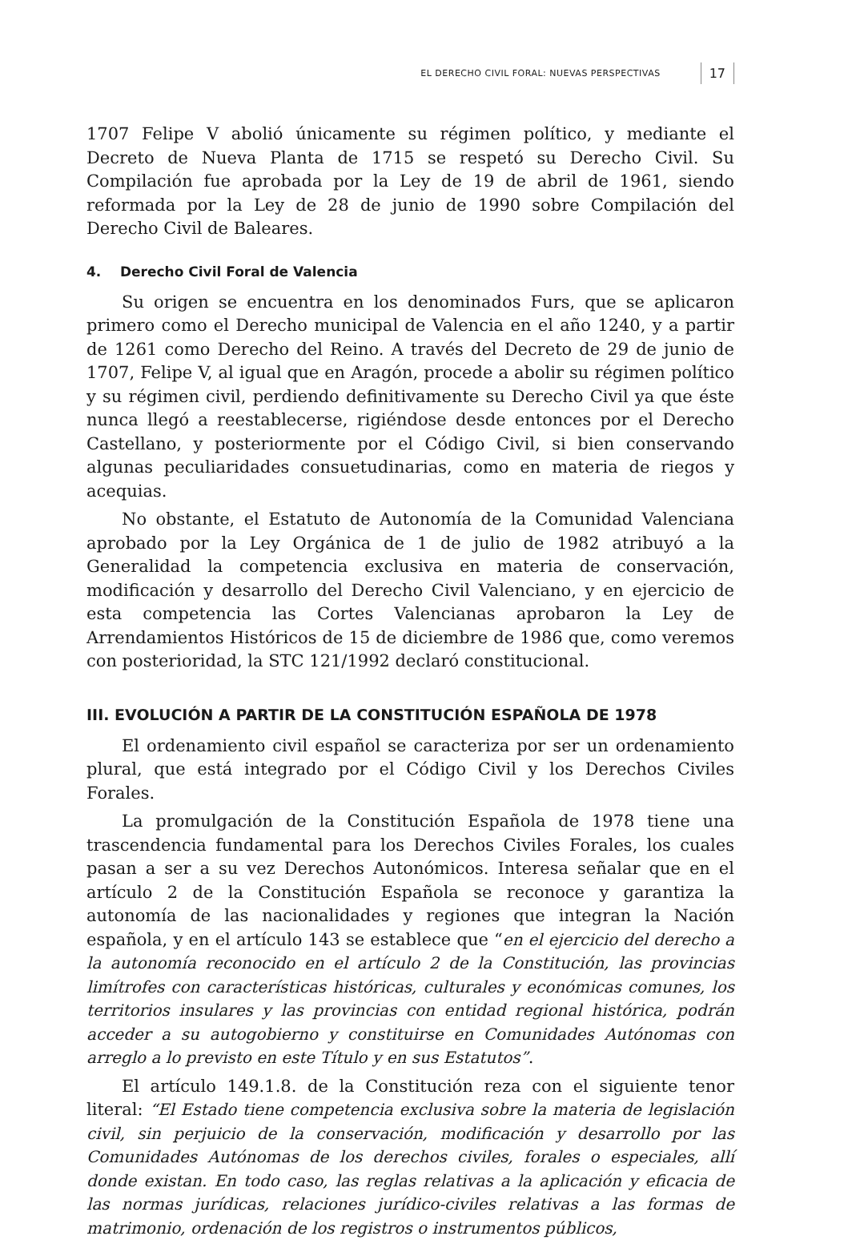EL DERECHO CIVIL FORAL: NUEVAS PERSPECTIVAS 17
1707 Felipe V abolió únicamente su régimen político, y mediante el Decreto de Nueva Planta de 1715 se respetó su Derecho Civil. Su Compilación fue aprobada por la Ley de 19 de abril de 1961, siendo reformada por la Ley de 28 de junio de 1990 sobre Compilación del Derecho Civil de Baleares.
4. Derecho Civil Foral de Valencia
Su origen se encuentra en los denominados Furs, que se aplicaron primero como el Derecho municipal de Valencia en el año 1240, y a partir de 1261 como Derecho del Reino. A través del Decreto de 29 de junio de 1707, Felipe V, al igual que en Aragón, procede a abolir su régimen político y su régimen civil, perdiendo definitivamente su Derecho Civil ya que éste nunca llegó a reestablecerse, rigiéndose desde entonces por el Derecho Castellano, y posteriormente por el Código Civil, si bien conservando algunas peculiaridades consuetudinarias, como en materia de riegos y acequias.
No obstante, el Estatuto de Autonomía de la Comunidad Valenciana aprobado por la Ley Orgánica de 1 de julio de 1982 atribuyó a la Generalidad la competencia exclusiva en materia de conservación, modificación y desarrollo del Derecho Civil Valenciano, y en ejercicio de esta competencia las Cortes Valencianas aprobaron la Ley de Arrendamientos Históricos de 15 de diciembre de 1986 que, como veremos con posterioridad, la STC 121/1992 declaró constitucional.
III. EVOLUCIÓN A PARTIR DE LA CONSTITUCIÓN ESPAÑOLA DE 1978
El ordenamiento civil español se caracteriza por ser un ordenamiento plural, que está integrado por el Código Civil y los Derechos Civiles Forales.
La promulgación de la Constitución Española de 1978 tiene una trascendencia fundamental para los Derechos Civiles Forales, los cuales pasan a ser a su vez Derechos Autonómicos. Interesa señalar que en el artículo 2 de la Constitución Española se reconoce y garantiza la autonomía de las nacionalidades y regiones que integran la Nación española, y en el artículo 143 se establece que “en el ejercicio del derecho a la autonomía reconocido en el artículo 2 de la Constitución, las provincias limítrofes con características históricas, culturales y económicas comunes, los territorios insulares y las provincias con entidad regional histórica, podrán acceder a su autogobierno y constituirse en Comunidades Autónomas con arreglo a lo previsto en este Título y en sus Estatutos”.
El artículo 149.1.8. de la Constitución reza con el siguiente tenor literal: “El Estado tiene competencia exclusiva sobre la materia de legislación civil, sin perjuicio de la conservación, modificación y desarrollo por las Comunidades Autónomas de los derechos civiles, forales o especiales, allí donde existan. En todo caso, las reglas relativas a la aplicación y eficacia de las normas jurídicas, relaciones jurídico-civiles relativas a las formas de matrimonio, ordenación de los registros o instrumentos públicos,